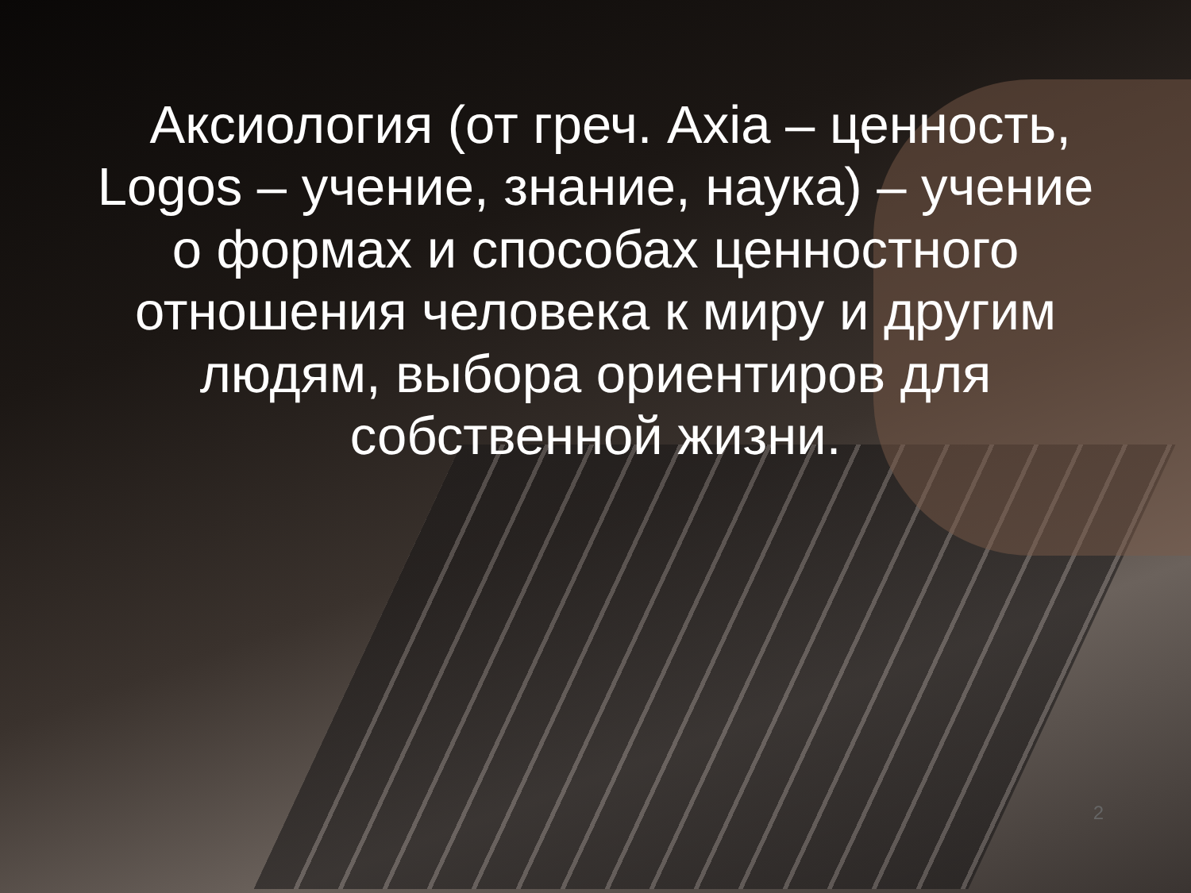Аксиология (от греч. Axia – ценность, Logos – учение, знание, наука) – учение о формах и способах ценностного отношения человека к миру и другим людям, выбора ориентиров для собственной жизни.
2